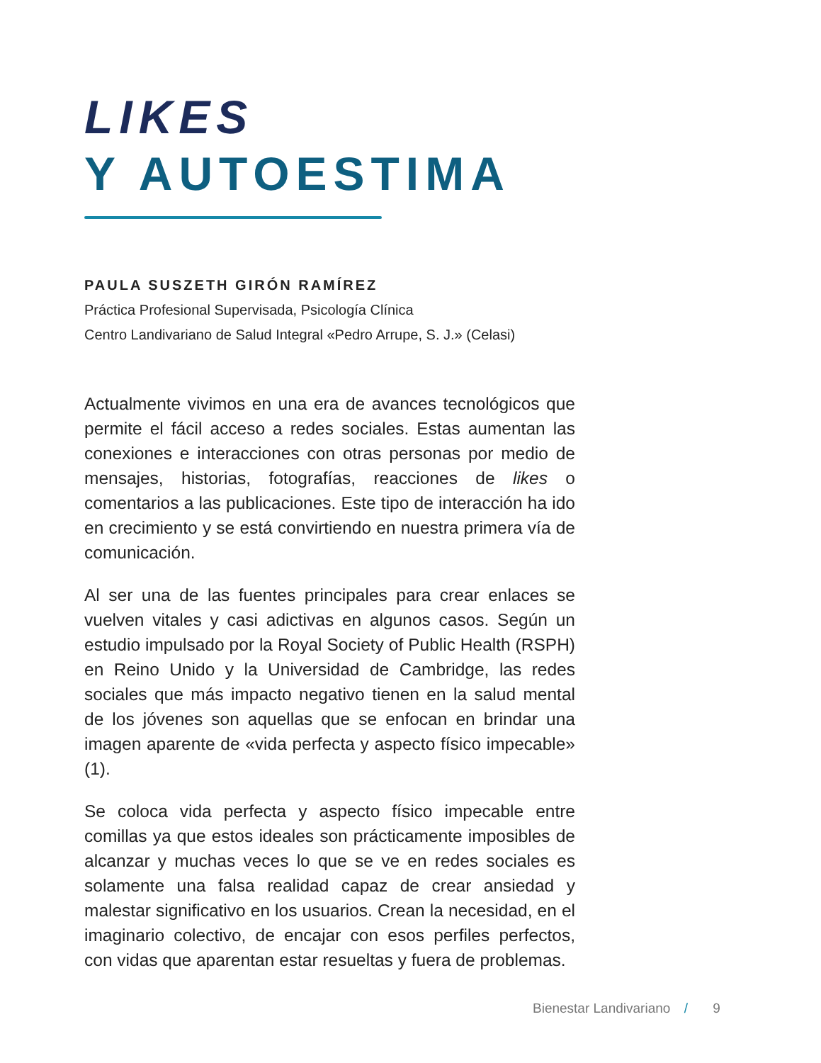LIKES
Y AUTOESTIMA
PAULA SUSZETH GIRÓN RAMÍREZ
Práctica Profesional Supervisada, Psicología Clínica
Centro Landivariano de Salud Integral «Pedro Arrupe, S. J.» (Celasi)
Actualmente vivimos en una era de avances tecnológicos que permite el fácil acceso a redes sociales. Estas aumentan las conexiones e interacciones con otras personas por medio de mensajes, historias, fotografías, reacciones de likes o comentarios a las publicaciones. Este tipo de interacción ha ido en crecimiento y se está convirtiendo en nuestra primera vía de comunicación.
Al ser una de las fuentes principales para crear enlaces se vuelven vitales y casi adictivas en algunos casos. Según un estudio impulsado por la Royal Society of Public Health (RSPH) en Reino Unido y la Universidad de Cambridge, las redes sociales que más impacto negativo tienen en la salud mental de los jóvenes son aquellas que se enfocan en brindar una imagen aparente de «vida perfecta y aspecto físico impecable» (1).
Se coloca vida perfecta y aspecto físico impecable entre comillas ya que estos ideales son prácticamente imposibles de alcanzar y muchas veces lo que se ve en redes sociales es solamente una falsa realidad capaz de crear ansiedad y malestar significativo en los usuarios. Crean la necesidad, en el imaginario colectivo, de encajar con esos perfiles perfectos, con vidas que aparentan estar resueltas y fuera de problemas.
Bienestar Landivariano / 9